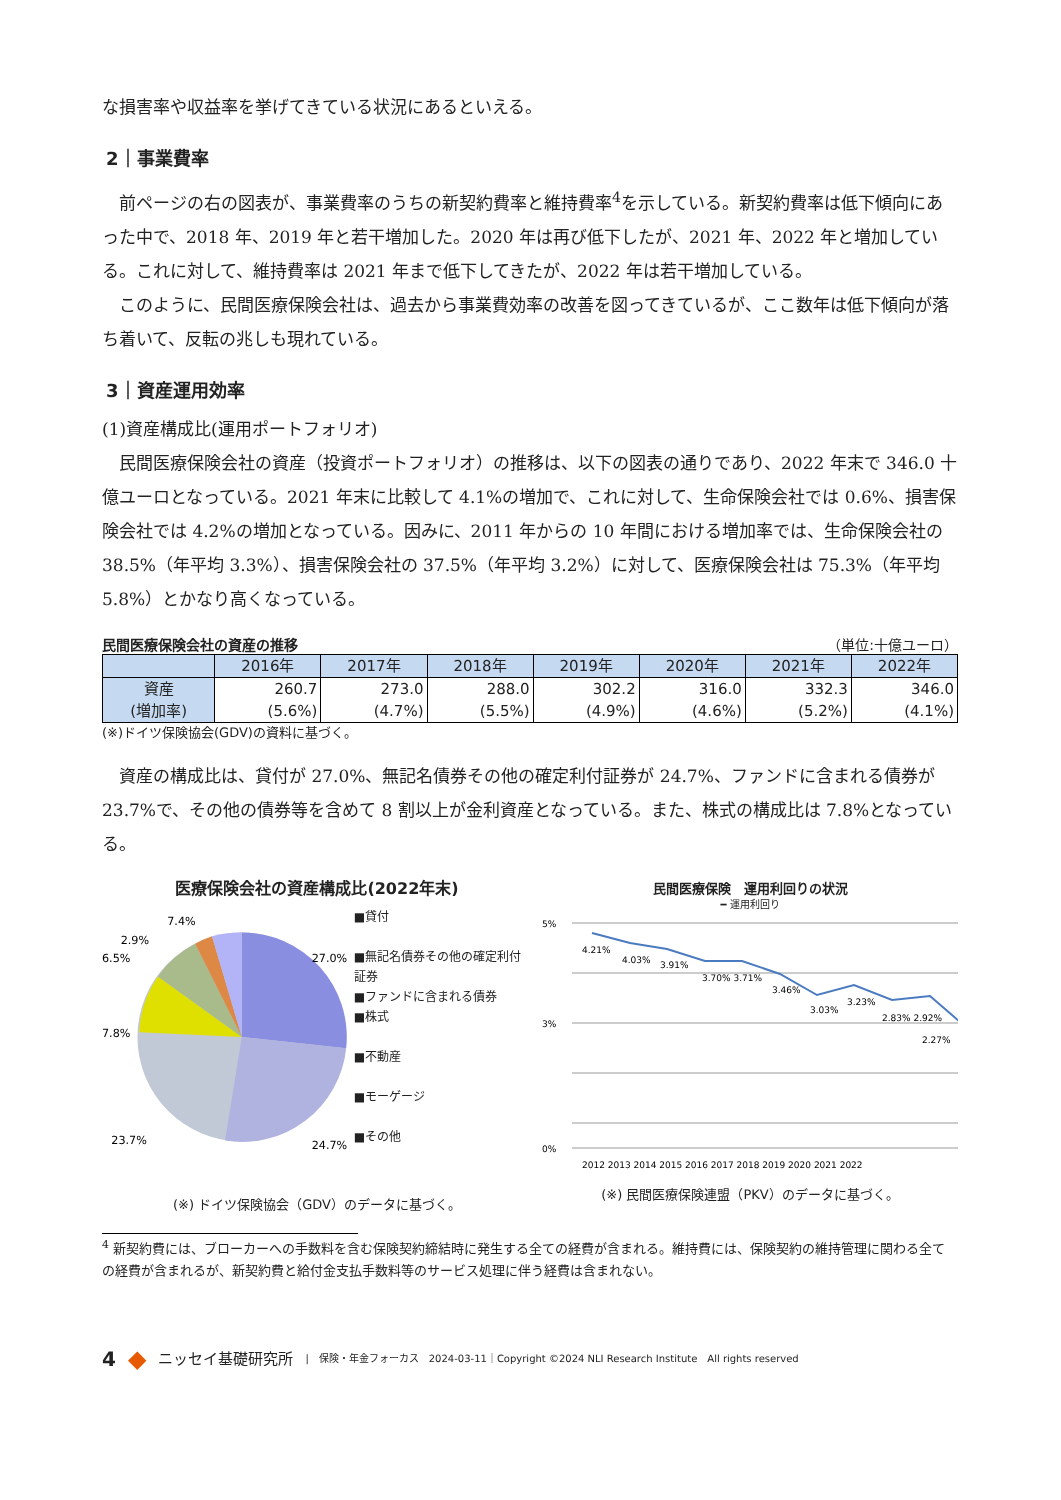な損害率や収益率を挙げてきている状況にあるといえる。
2｜事業費率
　前ページの右の図表が、事業費率のうちの新契約費率と維持費率<sup>4</sup>を示している。新契約費率は低下傾向にあった中で、2018 年、2019 年と若干増加した。2020 年は再び低下したが、2021 年、2022 年と増加している。これに対して、維持費率は 2021 年まで低下してきたが、2022 年は若干増加している。
　このように、民間医療保険会社は、過去から事業費効率の改善を図ってきているが、ここ数年は低下傾向が落ち着いて、反転の兆しも現れている。
3｜資産運用効率
(1)資産構成比(運用ポートフォリオ)
　民間医療保険会社の資産（投資ポートフォリオ）の推移は、以下の図表の通りであり、2022 年末で 346.0 十億ユーロとなっている。2021 年末に比較して 4.1%の増加で、これに対して、生命保険会社では 0.6%、損害保険会社では 4.2%の増加となっている。因みに、2011 年からの 10 年間における増加率では、生命保険会社の 38.5%（年平均 3.3%）、損害保険会社の 37.5%（年平均 3.2%）に対して、医療保険会社は 75.3%（年平均 5.8%）とかなり高くなっている。
民間医療保険会社の資産の推移 （単位:十億ユーロ）
| | 2016年 | 2017年 | 2018年 | 2019年 | 2020年 | 2021年 | 2022年 |
| --- | --- | --- | --- | --- | --- | --- | --- |
| 資産 (増加率) | 260.7 (5.6%) | 273.0 (4.7%) | 288.0 (5.5%) | 302.2 (4.9%) | 316.0 (4.6%) | 332.3 (5.2%) | 346.0 (4.1%) |
(※)ドイツ保険協会(GDV)の資料に基づく。
　資産の構成比は、貸付が 27.0%、無記名債券その他の確定利付証券が 24.7%、ファンドに含まれる債券が 23.7%で、その他の債券等を含めて 8 割以上が金利資産となっている。また、株式の構成比は 7.8%となっている。
医療保険会社の資産構成比(2022年末)
7.4%
2.9%
6.5%
7.8%
23.7%
24.7%
27.0%
■貸付
■無記名債券その他の確定利付証券
■ファンドに含まれる債券
■株式
■不動産
■モーゲージ
■その他
(※) ドイツ保険協会（GDV）のデータに基づく。
民間医療保険　運用利回りの状況
━ 運用利回り
5%
3%
0%
4.21%
4.03%
3.91%
3.70% 3.71%
3.46%
3.03%
3.23%
2.83% 2.92%
2.27%
2012 2013 2014 2015 2016 2017 2018 2019 2020 2021 2022
(※) 民間医療保険連盟（PKV）のデータに基づく。
<sup>4</sup> 新契約費には、ブローカーへの手数料を含む保険契約締結時に発生する全ての経費が含まれる。維持費には、保険契約の維持管理に関わる全ての経費が含まれるが、新契約費と給付金支払手数料等のサービス処理に伴う経費は含まれない。
4 ◆ ニッセイ基礎研究所 |　保険・年金フォーカス　2024-03-11｜Copyright ©2024 NLI Research Institute　All rights reserved